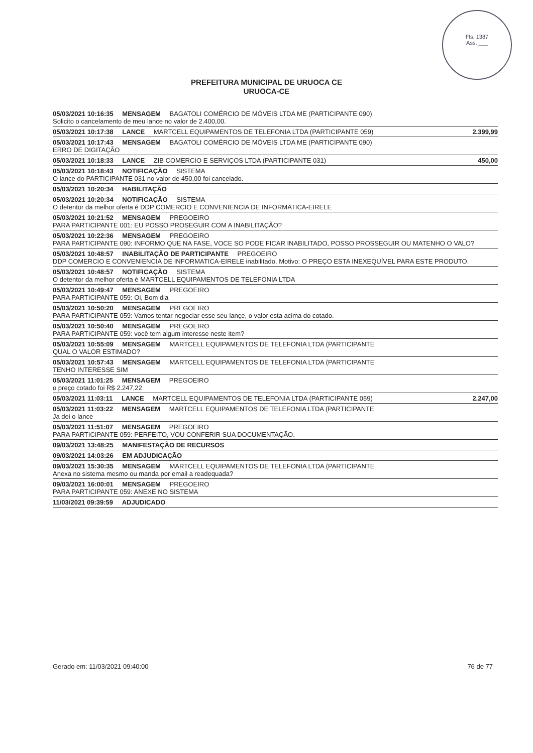Fls. 1387
Ass. ___
PREFEITURA MUNICIPAL DE URUOCA CE
URUOCA-CE
05/03/2021 10:16:35 MENSAGEM BAGATOLI COMÉRCIO DE MÓVEIS LTDA ME (PARTICIPANTE 090)
Solicito o cancelamento de meu lance no valor de 2.400,00.
05/03/2021 10:17:38 LANCE MARTCELL EQUIPAMENTOS DE TELEFONIA LTDA (PARTICIPANTE 059) 2.399,99
05/03/2021 10:17:43 MENSAGEM BAGATOLI COMÉRCIO DE MÓVEIS LTDA ME (PARTICIPANTE 090)
ERRO DE DIGITAÇÃO
05/03/2021 10:18:33 LANCE ZIB COMERCIO E SERVIÇOS LTDA (PARTICIPANTE 031) 450,00
05/03/2021 10:18:43 NOTIFICAÇÃO SISTEMA
O lance do PARTICIPANTE 031 no valor de 450,00 foi cancelado.
05/03/2021 10:20:34 HABILITAÇÃO
05/03/2021 10:20:34 NOTIFICAÇÃO SISTEMA
O detentor da melhor oferta é DDP COMERCIO E CONVENIENCIA DE INFORMATICA-EIRELE
05/03/2021 10:21:52 MENSAGEM PREGOEIRO
PARA PARTICIPANTE 001: EU POSSO PROSEGUIR COM A INABILITAÇÃO?
05/03/2021 10:22:36 MENSAGEM PREGOEIRO
PARA PARTICIPANTE 090: INFORMO QUE NA FASE, VOCE SO PODE FICAR INABILITADO, POSSO PROSSEGUIR OU MATENHO O VALO?
05/03/2021 10:48:57 INABILITAÇÃO DE PARTICIPANTE PREGOEIRO
DDP COMERCIO E CONVENIENCIA DE INFORMATICA-EIRELE inabilitado. Motivo: O PREÇO ESTA INEXEQUÍVEL PARA ESTE PRODUTO.
05/03/2021 10:48:57 NOTIFICAÇÃO SISTEMA
O detentor da melhor oferta é MARTCELL EQUIPAMENTOS DE TELEFONIA LTDA
05/03/2021 10:49:47 MENSAGEM PREGOEIRO
PARA PARTICIPANTE 059: Oi, Bom dia
05/03/2021 10:50:20 MENSAGEM PREGOEIRO
PARA PARTICIPANTE 059: Vamos tentar negociar esse seu lançe, o valor esta acima do cotado.
05/03/2021 10:50:40 MENSAGEM PREGOEIRO
PARA PARTICIPANTE 059: você tem algum interesse neste item?
05/03/2021 10:55:09 MENSAGEM MARTCELL EQUIPAMENTOS DE TELEFONIA LTDA (PARTICIPANTE
QUAL O VALOR ESTIMADO?
05/03/2021 10:57:43 MENSAGEM MARTCELL EQUIPAMENTOS DE TELEFONIA LTDA (PARTICIPANTE
TENHO INTERESSE SIM
05/03/2021 11:01:25 MENSAGEM PREGOEIRO
o preço cotado foi R$ 2.247,22
05/03/2021 11:03:11 LANCE MARTCELL EQUIPAMENTOS DE TELEFONIA LTDA (PARTICIPANTE 059) 2.247,00
05/03/2021 11:03:22 MENSAGEM MARTCELL EQUIPAMENTOS DE TELEFONIA LTDA (PARTICIPANTE
Ja dei o lance
05/03/2021 11:51:07 MENSAGEM PREGOEIRO
PARA PARTICIPANTE 059: PERFEITO, VOU CONFERIR SUA DOCUMENTAÇÃO.
09/03/2021 13:48:25 MANIFESTAÇÃO DE RECURSOS
09/03/2021 14:03:26 EM ADJUDICAÇÃO
09/03/2021 15:30:35 MENSAGEM MARTCELL EQUIPAMENTOS DE TELEFONIA LTDA (PARTICIPANTE
Anexa no sistema mesmo ou manda por email a readequada?
09/03/2021 16:00:01 MENSAGEM PREGOEIRO
PARA PARTICIPANTE 059: ANEXE NO SISTEMA
11/03/2021 09:39:59 ADJUDICADO
Gerado em: 11/03/2021 09:40:00 76 de 77